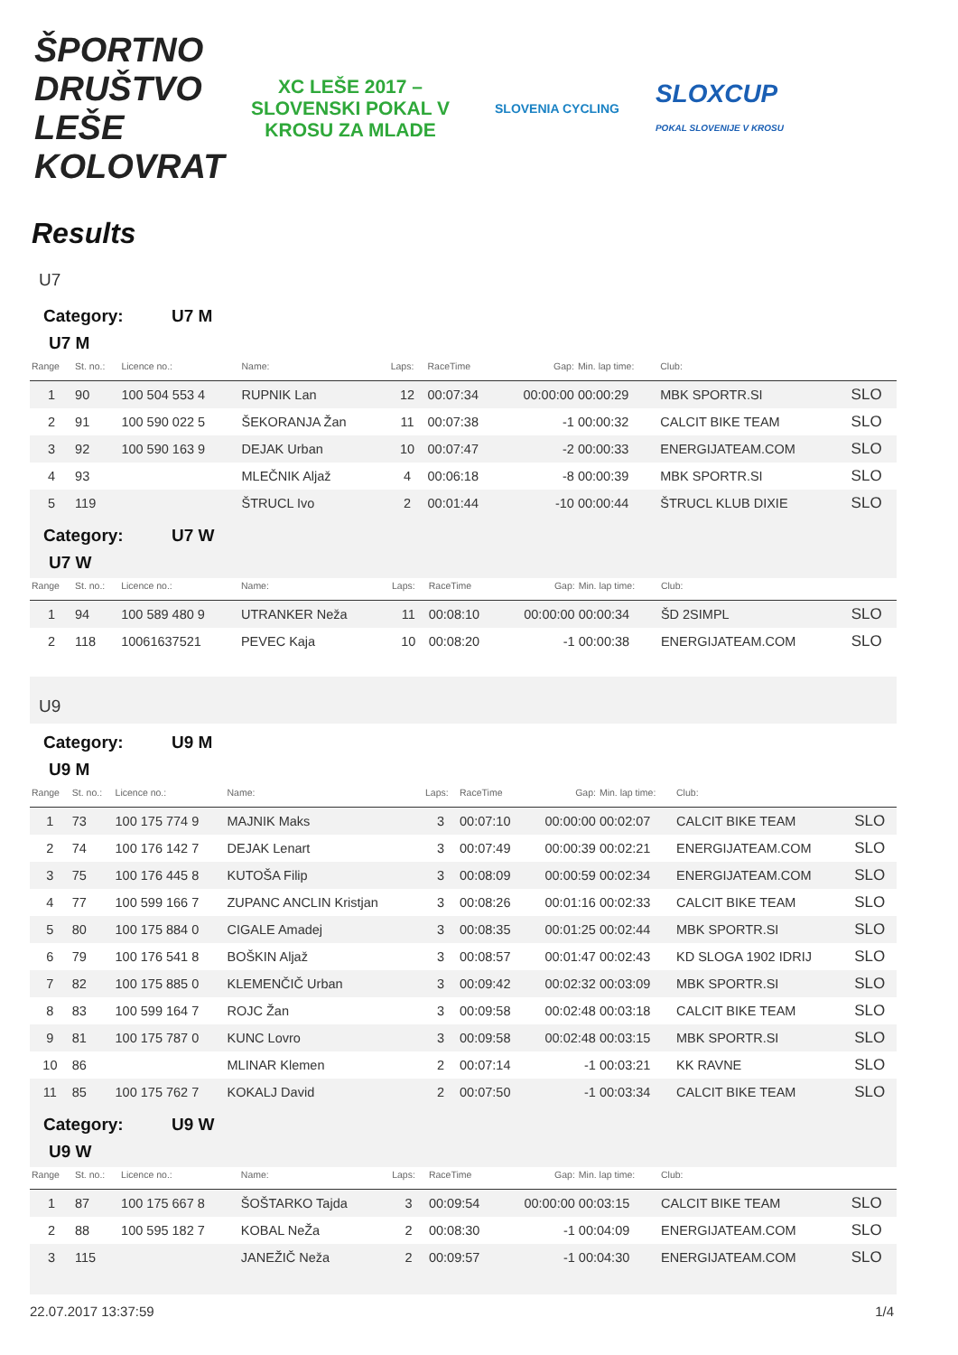ŠPORTNO DRUŠTVO LEŠE KOLOVRAT
XC LEŠE 2017 – SLOVENSKI POKAL V KROSU ZA MLADE
SLOVENIA CYCLING
SLOXCUP
POKAL SLOVENIJE V KROSU
Results
U7
Category: U7 M
U7 M
| Range | St. no.: | Licence no.: | Name: | Laps: | RaceTime | Gap: | Min. lap time: | Club: | |
| --- | --- | --- | --- | --- | --- | --- | --- | --- | --- |
| 1 | 90 | 100 504 553 4 | RUPNIK Lan | 12 | 00:07:34 | 00:00:00 | 00:00:29 | MBK SPORTR.SI | SLO |
| 2 | 91 | 100 590 022 5 | ŠEKORANJA Žan | 11 | 00:07:38 | -1 | 00:00:32 | CALCIT BIKE TEAM | SLO |
| 3 | 92 | 100 590 163 9 | DEJAK Urban | 10 | 00:07:47 | -2 | 00:00:33 | ENERGIJATEAM.COM | SLO |
| 4 | 93 | | MLEČNIK Aljaž | 4 | 00:06:18 | -8 | 00:00:39 | MBK SPORTR.SI | SLO |
| 5 | 119 | | ŠTRUCL Ivo | 2 | 00:01:44 | -10 | 00:00:44 | ŠTRUCL KLUB DIXIE | SLO |
Category: U7 W
U7 W
| Range | St. no.: | Licence no.: | Name: | Laps: | RaceTime | Gap: | Min. lap time: | Club: | |
| --- | --- | --- | --- | --- | --- | --- | --- | --- | --- |
| 1 | 94 | 100 589 480 9 | UTRANKER Neža | 11 | 00:08:10 | 00:00:00 | 00:00:34 | ŠD 2SIMPL | SLO |
| 2 | 118 | 10061637521 | PEVEC Kaja | 10 | 00:08:20 | -1 | 00:00:38 | ENERGIJATEAM.COM | SLO |
U9
Category: U9 M
U9 M
| Range | St. no.: | Licence no.: | Name: | Laps: | RaceTime | Gap: | Min. lap time: | Club: | |
| --- | --- | --- | --- | --- | --- | --- | --- | --- | --- |
| 1 | 73 | 100 175 774 9 | MAJNIK Maks | 3 | 00:07:10 | 00:00:00 | 00:02:07 | CALCIT BIKE TEAM | SLO |
| 2 | 74 | 100 176 142 7 | DEJAK Lenart | 3 | 00:07:49 | 00:00:39 | 00:02:21 | ENERGIJATEAM.COM | SLO |
| 3 | 75 | 100 176 445 8 | KUTOŠA Filip | 3 | 00:08:09 | 00:00:59 | 00:02:34 | ENERGIJATEAM.COM | SLO |
| 4 | 77 | 100 599 166 7 | ZUPANC ANCLIN Kristjan | 3 | 00:08:26 | 00:01:16 | 00:02:33 | CALCIT BIKE TEAM | SLO |
| 5 | 80 | 100 175 884 0 | CIGALE Amadej | 3 | 00:08:35 | 00:01:25 | 00:02:44 | MBK SPORTR.SI | SLO |
| 6 | 79 | 100 176 541 8 | BOŠKIN Aljaž | 3 | 00:08:57 | 00:01:47 | 00:02:43 | KD SLOGA 1902 IDRIJ | SLO |
| 7 | 82 | 100 175 885 0 | KLEMENČIČ Urban | 3 | 00:09:42 | 00:02:32 | 00:03:09 | MBK SPORTR.SI | SLO |
| 8 | 83 | 100 599 164 7 | ROJC Žan | 3 | 00:09:58 | 00:02:48 | 00:03:18 | CALCIT BIKE TEAM | SLO |
| 9 | 81 | 100 175 787 0 | KUNC Lovro | 3 | 00:09:58 | 00:02:48 | 00:03:15 | MBK SPORTR.SI | SLO |
| 10 | 86 | | MLINAR Klemen | 2 | 00:07:14 | -1 | 00:03:21 | KK RAVNE | SLO |
| 11 | 85 | 100 175 762 7 | KOKALJ David | 2 | 00:07:50 | -1 | 00:03:34 | CALCIT BIKE TEAM | SLO |
Category: U9 W
U9 W
| Range | St. no.: | Licence no.: | Name: | Laps: | RaceTime | Gap: | Min. lap time: | Club: | |
| --- | --- | --- | --- | --- | --- | --- | --- | --- | --- |
| 1 | 87 | 100 175 667 8 | ŠOŠTARKO Tajda | 3 | 00:09:54 | 00:00:00 | 00:03:15 | CALCIT BIKE TEAM | SLO |
| 2 | 88 | 100 595 182 7 | KOBAL NeŽa | 2 | 00:08:30 | -1 | 00:04:09 | ENERGIJATEAM.COM | SLO |
| 3 | 115 | | JANEŽIČ Neža | 2 | 00:09:57 | -1 | 00:04:30 | ENERGIJATEAM.COM | SLO |
22.07.2017 13:37:59 1/4